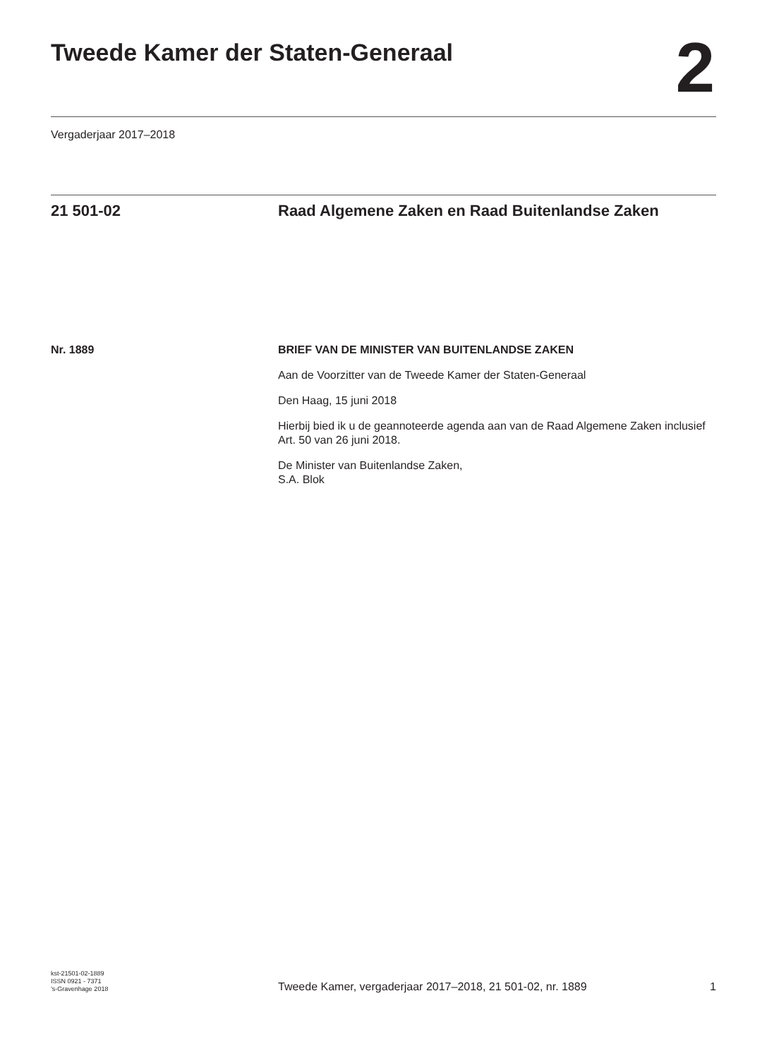Tweede Kamer der Staten-Generaal
2
Vergaderjaar 2017–2018
21 501-02 Raad Algemene Zaken en Raad Buitenlandse Zaken
Nr. 1889 BRIEF VAN DE MINISTER VAN BUITENLANDSE ZAKEN
Aan de Voorzitter van de Tweede Kamer der Staten-Generaal
Den Haag, 15 juni 2018
Hierbij bied ik u de geannoteerde agenda aan van de Raad Algemene Zaken inclusief Art. 50 van 26 juni 2018.
De Minister van Buitenlandse Zaken,
S.A. Blok
kst-21501-02-1889
ISSN 0921 - 7371
’s-Gravenhage 2018
Tweede Kamer, vergaderjaar 2017–2018, 21 501-02, nr. 1889 1